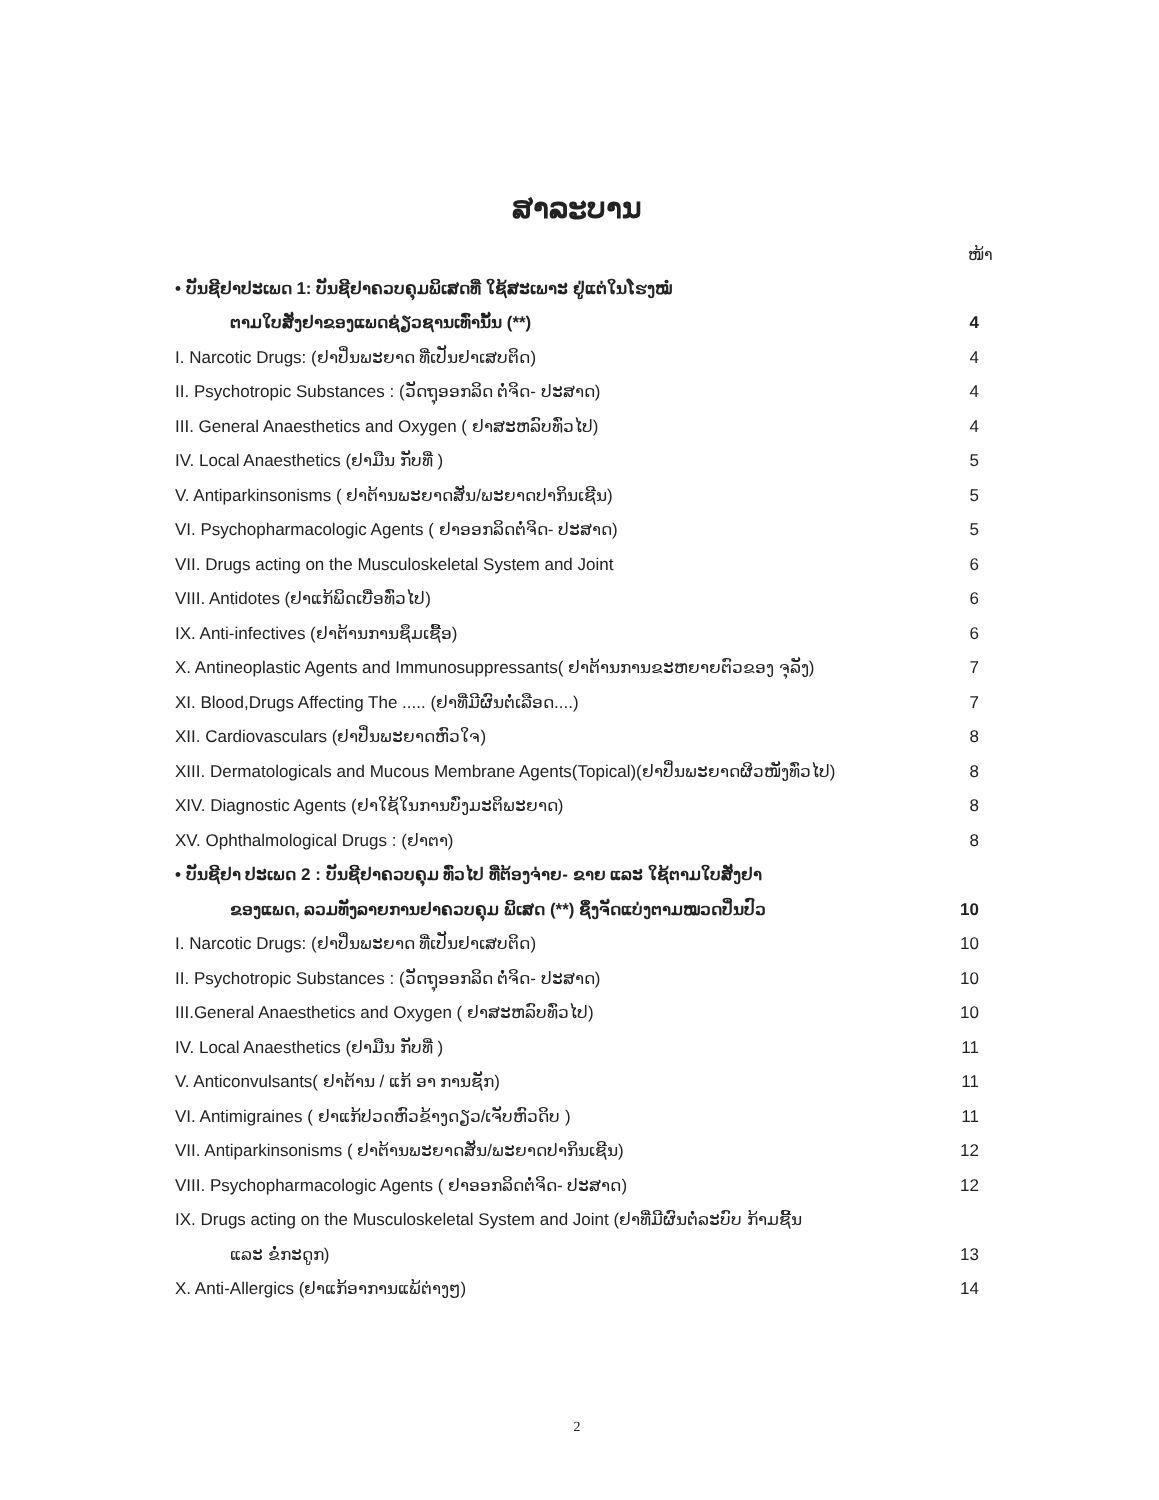ສາລະບານ
ໜ້າ
• ບັນຊີຢາປະເພດ 1: ບັນຊີຢາຄວບຄຸມພິເສດທີ່ ໃຊ້ສະເພາະ ຢູ່ແຕ່ໃນໂຮງໝໍ
ຕາມໃບສັ່ງຢາຂອງແພດຊ່ຽວຊານເທົ່ານັ້ນ (**) 4
I. Narcotic Drugs: (ຢາປິ່ນພະຍາດ ທີ່ເປັນຢາເສບຕິດ) 4
II. Psychotropic Substances : (ວັດຖຸອອກລິດ ຕໍ່ຈິດ- ປະສາດ) 4
III. General Anaesthetics and Oxygen ( ຢາສະຫລົບທົ່ວໄປ) 4
IV. Local Anaesthetics (ຢາມືນ ກັບທີ່ ) 5
V. Antiparkinsonisms ( ຢາຕ້ານພະຍາດສັ່ນ/ພະຍາດປາກິນເຊີນ) 5
VI. Psychopharmacologic Agents ( ຢາອອກລິດຕໍ່ຈິດ- ປະສາດ) 5
VII. Drugs acting on the Musculoskeletal System and Joint 6
VIII. Antidotes (ຢາແກ້ພິດເບື່ອທົ່ວໄປ) 6
IX. Anti-infectives (ຢາຕ້ານການຊຶມເຊື້ອ) 6
X. Antineoplastic Agents and Immunosuppressants( ຢາຕ້ານການຂະຫຍາຍຕົວຂອງ ຈຸລັງ) 7
XI. Blood,Drugs Affecting The ..... (ຢາທີ່ມີຜົນຕໍ່ເລືອດ....) 7
XII. Cardiovasculars (ຢາປິ່ນພະຍາດຫົວໃຈ) 8
XIII. Dermatologicals and Mucous Membrane Agents(Topical)(ຢາປິ່ນພະຍາດຜິວໜັງທົ່ວໄປ) 8
XIV. Diagnostic Agents (ຢາໃຊ້ໃນການບົ່ງມະຕິພະຍາດ) 8
XV. Ophthalmological Drugs : (ຢາຕາ) 8
• ບັນຊີຢາ ປະເພດ 2 : ບັນຊີຢາຄວບຄຸມ ທົ່ວໄປ ທີ່ຕ້ອງຈ່າຍ- ຂາຍ ແລະ ໃຊ້ຕາມໃບສັ່ງຢາ
ຂອງແພດ, ລວມທັງລາຍການຢາຄວບຄຸມ ພິເສດ (**) ຊຶ່ງຈັດແບ່ງຕາມໝວດປິ່ນປົວ 10
I. Narcotic Drugs: (ຢາປິ່ນພະຍາດ ທີ່ເປັນຢາເສບຕິດ) 10
II. Psychotropic Substances : (ວັດຖຸອອກລິດ ຕໍ່ຈິດ- ປະສາດ) 10
III.General Anaesthetics and Oxygen ( ຢາສະຫລົບທົ່ວໄປ) 10
IV. Local Anaesthetics (ຢາມືນ ກັບທີ່ ) 11
V. Anticonvulsants( ຢາຕ້ານ / ແກ້ ອາ ການຊັກ) 11
VI. Antimigraines ( ຢາແກ້ປວດຫົວຂ້າງດຽວ/ເຈັບຫົວດິບ ) 11
VII. Antiparkinsonisms ( ຢາຕ້ານພະຍາດສັ່ນ/ພະຍາດປາກິນເຊີນ) 12
VIII. Psychopharmacologic Agents ( ຢາອອກລິດຕໍ່ຈິດ- ປະສາດ) 12
IX. Drugs acting on the Musculoskeletal System and Joint (ຢາທີ່ມີຜົນຕໍ່ລະບົບ ກ້າມຊີ້ນ
ແລະ ຂໍ່ກະດູກ) 13
X. Anti-Allergics (ຢາແກ້ອາການແພ້ຕ່າງໆ) 14
2